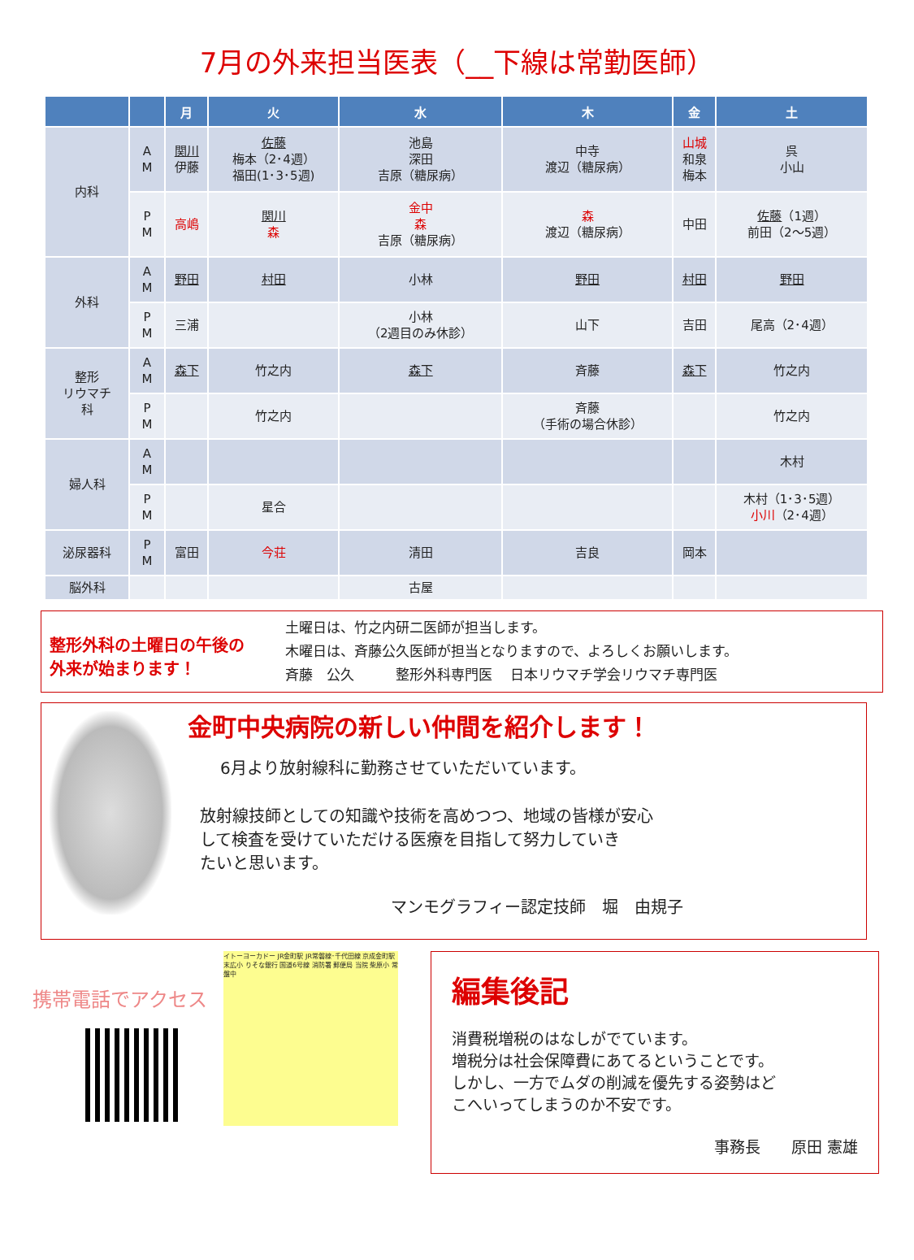7月の外来担当医表（__下線は常勤医師）
| | | 月 | 火 | 水 | 木 | 金 | 土 |
| --- | --- | --- | --- | --- | --- | --- | --- |
| 内科 | A M | 関川 伊藤 | 佐藤 梅本（2･4週） 福田(1･3･5週) | 池島 深田 吉原（糖尿病） | 中寺 渡辺（糖尿病） | 山城 和泉 梅本 | 呉 小山 |
| | P M | 高嶋 | 関川 森 | 金中 森 吉原（糖尿病） | 森 渡辺（糖尿病） | 中田 | 佐藤 （1週） 前田（2〜5週） |
| 外科 | A M | 野田 | 村田 | 小林 | 野田 | 村田 | 野田 |
| | P M | 三浦 | | 小林 （2週目のみ休診） | 山下 | 吉田 | 尾高（2･4週） |
| 整形 リウマチ 科 | A M | 森下 | 竹之内 | 森下 | 斉藤 | 森下 | 竹之内 |
| | P M | | 竹之内 | | 斉藤 （手術の場合休診） | | 竹之内 |
| 婦人科 | A M | | | | | | 木村 |
| | P M | | 星合 | | | | 木村（1･3･5週） 小川 （2･4週） |
| 泌尿器科 | P M | 富田 | 今荘 | 清田 | 吉良 | 岡本 | |
| 脳外科 | | | | 古屋 | | | |
整形外科の土曜日の午後の
外来が始まります！
土曜日は、竹之内研二医師が担当します。
木曜日は、斉藤公久医師が担当となりますので、よろしくお願いします。
斉藤　公久　　　整形外科専門医　 日本リウマチ学会リウマチ専門医
金町中央病院の新しい仲間を紹介します！
6月より放射線科に勤務させていただいています。
放射線技師としての知識や技術を高めつつ、地域の皆様が安心
して検査を受けていただける医療を目指して努力していき
たいと思います。
マンモグラフィー認定技師　堀　由規子
携帯電話でアクセス
イトーヨーカドー JR金町駅 JR常磐線･千代田線 京成金町駅 末広小 りそな銀行 国道6号線 消防署 郵便局 当院 柴原小 常盤中
編集後記
消費税増税のはなしがでています。
増税分は社会保障費にあてるということです。
しかし、一方でムダの削減を優先する姿勢はど
こへいってしまうのか不安です。
事務長　　原田 憲雄